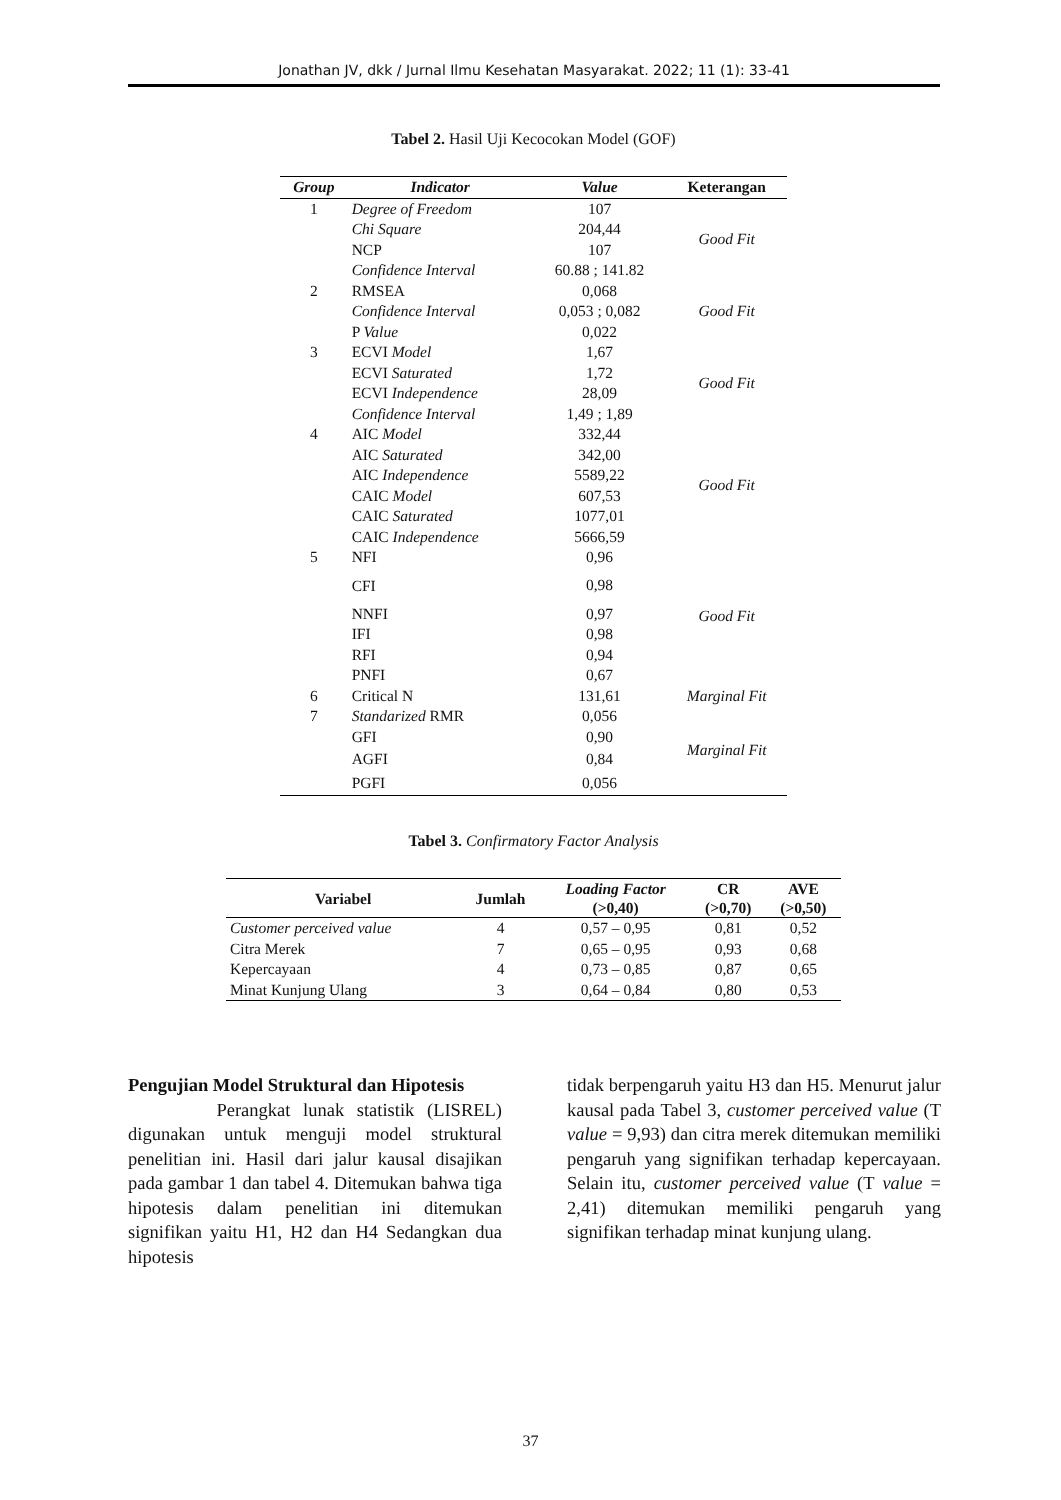Jonathan JV, dkk / Jurnal Ilmu Kesehatan Masyarakat. 2022; 11 (1): 33-41
Tabel 2. Hasil Uji Kecocokan Model (GOF)
| Group | Indicator | Value | Keterangan |
| --- | --- | --- | --- |
| 1 | Degree of Freedom | 107 | Good Fit |
| | Chi Square | 204,44 | |
| | NCP | 107 | |
| | Confidence Interval | 60.88 ; 141.82 | |
| 2 | RMSEA | 0,068 | Good Fit |
| | Confidence Interval | 0,053 ; 0,082 | |
| | P Value | 0,022 | |
| 3 | ECVI Model | 1,67 | Good Fit |
| | ECVI Saturated | 1,72 | |
| | ECVI Independence | 28,09 | |
| | Confidence Interval | 1,49 ; 1,89 | |
| 4 | AIC Model | 332,44 | Good Fit |
| | AIC Saturated | 342,00 | |
| | AIC Independence | 5589,22 | |
| | CAIC Model | 607,53 | |
| | CAIC Saturated | 1077,01 | |
| | CAIC Independence | 5666,59 | |
| 5 | NFI | 0,96 | Good Fit |
| | CFI | 0,98 | |
| | NNFI | 0,97 | |
| | IFI | 0,98 | |
| | RFI | 0,94 | |
| | PNFI | 0,67 | |
| 6 | Critical N | 131,61 | Marginal Fit |
| 7 | Standarized RMR | 0,056 | Marginal Fit |
| | GFI | 0,90 | |
| | AGFI | 0,84 | |
| | PGFI | 0,056 | |
Tabel 3. Confirmatory Factor Analysis
| Variabel | Jumlah | Loading Factor (>0,40) | CR (>0,70) | AVE (>0,50) |
| --- | --- | --- | --- | --- |
| Customer perceived value | 4 | 0,57 – 0,95 | 0,81 | 0,52 |
| Citra Merek | 7 | 0,65 – 0,95 | 0,93 | 0,68 |
| Kepercayaan | 4 | 0,73 – 0,85 | 0,87 | 0,65 |
| Minat Kunjung Ulang | 3 | 0,64 – 0,84 | 0,80 | 0,53 |
Pengujian Model Struktural dan Hipotesis
Perangkat lunak statistik (LISREL) digunakan untuk menguji model struktural penelitian ini. Hasil dari jalur kausal disajikan pada gambar 1 dan tabel 4. Ditemukan bahwa tiga hipotesis dalam penelitian ini ditemukan signifikan yaitu H1, H2 dan H4 Sedangkan dua hipotesis
tidak berpengaruh yaitu H3 dan H5. Menurut jalur kausal pada Tabel 3, customer perceived value (T value = 9,93) dan citra merek ditemukan memiliki pengaruh yang signifikan terhadap kepercayaan. Selain itu, customer perceived value (T value = 2,41) ditemukan memiliki pengaruh yang signifikan terhadap minat kunjung ulang.
37